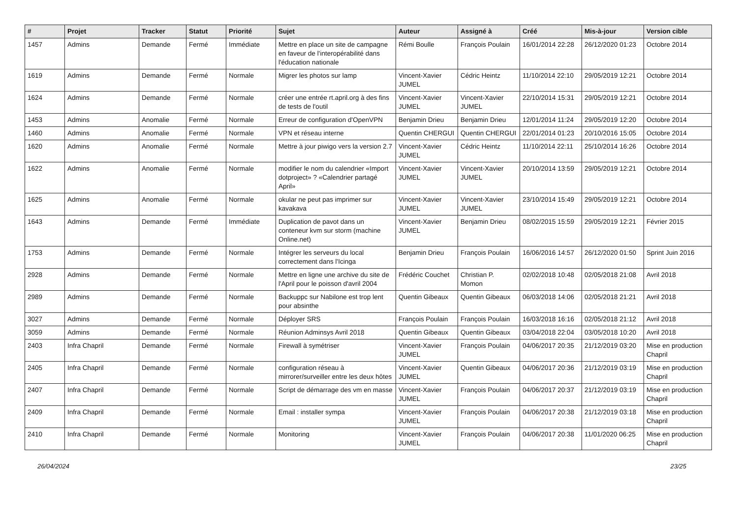| # | Projet | Tracker | Statut | Priorité | Sujet | Auteur | Assigné à | Créé | Mis-à-jour | Version cible |
| --- | --- | --- | --- | --- | --- | --- | --- | --- | --- | --- |
| 1457 | Admins | Demande | Fermé | Immédiate | Mettre en place un site de campagne en faveur de l'interopérabilité dans l'éducation nationale | Rémi Boulle | François Poulain | 16/01/2014 22:28 | 26/12/2020 01:23 | Octobre 2014 |
| 1619 | Admins | Demande | Fermé | Normale | Migrer les photos sur lamp | Vincent-Xavier JUMEL | Cédric Heintz | 11/10/2014 22:10 | 29/05/2019 12:21 | Octobre 2014 |
| 1624 | Admins | Demande | Fermé | Normale | créer une entrée rt.april.org à des fins de tests de l'outil | Vincent-Xavier JUMEL | Vincent-Xavier JUMEL | 22/10/2014 15:31 | 29/05/2019 12:21 | Octobre 2014 |
| 1453 | Admins | Anomalie | Fermé | Normale | Erreur de configuration d'OpenVPN | Benjamin Drieu | Benjamin Drieu | 12/01/2014 11:24 | 29/05/2019 12:20 | Octobre 2014 |
| 1460 | Admins | Anomalie | Fermé | Normale | VPN et réseau interne | Quentin CHERGUI | Quentin CHERGUI | 22/01/2014 01:23 | 20/10/2016 15:05 | Octobre 2014 |
| 1620 | Admins | Anomalie | Fermé | Normale | Mettre à jour piwigo vers la version 2.7 | Vincent-Xavier JUMEL | Cédric Heintz | 11/10/2014 22:11 | 25/10/2014 16:26 | Octobre 2014 |
| 1622 | Admins | Anomalie | Fermé | Normale | modifier le nom du calendrier «Import dotproject» ? «Calendrier partagé April» | Vincent-Xavier JUMEL | Vincent-Xavier JUMEL | 20/10/2014 13:59 | 29/05/2019 12:21 | Octobre 2014 |
| 1625 | Admins | Anomalie | Fermé | Normale | okular ne peut pas imprimer sur kavakava | Vincent-Xavier JUMEL | Vincent-Xavier JUMEL | 23/10/2014 15:49 | 29/05/2019 12:21 | Octobre 2014 |
| 1643 | Admins | Demande | Fermé | Immédiate | Duplication de pavot dans un conteneur kvm sur storm (machine Online.net) | Vincent-Xavier JUMEL | Benjamin Drieu | 08/02/2015 15:59 | 29/05/2019 12:21 | Février 2015 |
| 1753 | Admins | Demande | Fermé | Normale | Intégrer les serveurs du local correctement dans l'Icinga | Benjamin Drieu | François Poulain | 16/06/2016 14:57 | 26/12/2020 01:50 | Sprint Juin 2016 |
| 2928 | Admins | Demande | Fermé | Normale | Mettre en ligne une archive du site de l'April pour le poisson d'avril 2004 | Frédéric Couchet | Christian P. Momon | 02/02/2018 10:48 | 02/05/2018 21:08 | Avril 2018 |
| 2989 | Admins | Demande | Fermé | Normale | Backuppc sur Nabilone est trop lent pour absinthe | Quentin Gibeaux | Quentin Gibeaux | 06/03/2018 14:06 | 02/05/2018 21:21 | Avril 2018 |
| 3027 | Admins | Demande | Fermé | Normale | Déployer SRS | François Poulain | François Poulain | 16/03/2018 16:16 | 02/05/2018 21:12 | Avril 2018 |
| 3059 | Admins | Demande | Fermé | Normale | Réunion Adminsys Avril 2018 | Quentin Gibeaux | Quentin Gibeaux | 03/04/2018 22:04 | 03/05/2018 10:20 | Avril 2018 |
| 2403 | Infra Chapril | Demande | Fermé | Normale | Firewall à symétriser | Vincent-Xavier JUMEL | François Poulain | 04/06/2017 20:35 | 21/12/2019 03:20 | Mise en production Chapril |
| 2405 | Infra Chapril | Demande | Fermé | Normale | configuration réseau à mirrorer/surveiller entre les deux hôtes | Vincent-Xavier JUMEL | Quentin Gibeaux | 04/06/2017 20:36 | 21/12/2019 03:19 | Mise en production Chapril |
| 2407 | Infra Chapril | Demande | Fermé | Normale | Script de démarrage des vm en masse | Vincent-Xavier JUMEL | François Poulain | 04/06/2017 20:37 | 21/12/2019 03:19 | Mise en production Chapril |
| 2409 | Infra Chapril | Demande | Fermé | Normale | Email : installer sympa | Vincent-Xavier JUMEL | François Poulain | 04/06/2017 20:38 | 21/12/2019 03:18 | Mise en production Chapril |
| 2410 | Infra Chapril | Demande | Fermé | Normale | Monitoring | Vincent-Xavier JUMEL | François Poulain | 04/06/2017 20:38 | 11/01/2020 06:25 | Mise en production Chapril |
26/04/2024 23/25